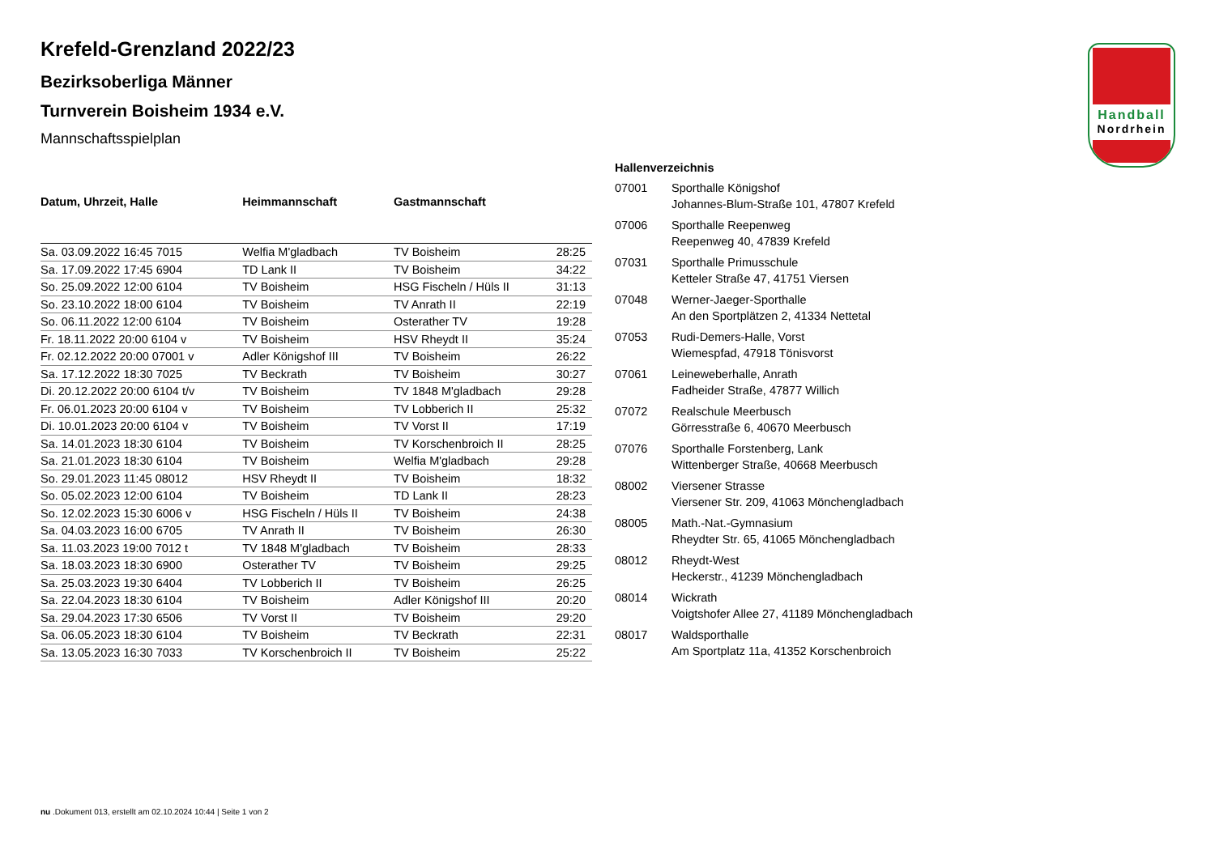Handball
Nordrhein
Krefeld-Grenzland 2022/23
Bezirksoberliga Männer
Turnverein Boisheim 1934 e.V.
Mannschaftsspielplan
| Datum, Uhrzeit, Halle | Heimmannschaft | Gastmannschaft | |
| --- | --- | --- | --- |
| Sa. 03.09.2022 16:45 7015 | Welfia M'gladbach | TV Boisheim | 28:25 |
| Sa. 17.09.2022 17:45 6904 | TD Lank II | TV Boisheim | 34:22 |
| So. 25.09.2022 12:00 6104 | TV Boisheim | HSG Fischeln / Hüls II | 31:13 |
| So. 23.10.2022 18:00 6104 | TV Boisheim | TV Anrath II | 22:19 |
| So. 06.11.2022 12:00 6104 | TV Boisheim | Osterather TV | 19:28 |
| Fr. 18.11.2022 20:00 6104 v | TV Boisheim | HSV Rheydt II | 35:24 |
| Fr. 02.12.2022 20:00 07001 v | Adler Königshof III | TV Boisheim | 26:22 |
| Sa. 17.12.2022 18:30 7025 | TV Beckrath | TV Boisheim | 30:27 |
| Di. 20.12.2022 20:00 6104 t/v | TV Boisheim | TV 1848 M'gladbach | 29:28 |
| Fr. 06.01.2023 20:00 6104 v | TV Boisheim | TV Lobberich II | 25:32 |
| Di. 10.01.2023 20:00 6104 v | TV Boisheim | TV Vorst II | 17:19 |
| Sa. 14.01.2023 18:30 6104 | TV Boisheim | TV Korschenbroich II | 28:25 |
| Sa. 21.01.2023 18:30 6104 | TV Boisheim | Welfia M'gladbach | 29:28 |
| So. 29.01.2023 11:45 08012 | HSV Rheydt II | TV Boisheim | 18:32 |
| So. 05.02.2023 12:00 6104 | TV Boisheim | TD Lank II | 28:23 |
| So. 12.02.2023 15:30 6006 v | HSG Fischeln / Hüls II | TV Boisheim | 24:38 |
| Sa. 04.03.2023 16:00 6705 | TV Anrath II | TV Boisheim | 26:30 |
| Sa. 11.03.2023 19:00 7012 t | TV 1848 M'gladbach | TV Boisheim | 28:33 |
| Sa. 18.03.2023 18:30 6900 | Osterather TV | TV Boisheim | 29:25 |
| Sa. 25.03.2023 19:30 6404 | TV Lobberich II | TV Boisheim | 26:25 |
| Sa. 22.04.2023 18:30 6104 | TV Boisheim | Adler Königshof III | 20:20 |
| Sa. 29.04.2023 17:30 6506 | TV Vorst II | TV Boisheim | 29:20 |
| Sa. 06.05.2023 18:30 6104 | TV Boisheim | TV Beckrath | 22:31 |
| Sa. 13.05.2023 16:30 7033 | TV Korschenbroich II | TV Boisheim | 25:22 |
| Hallenverzeichnis | |
| --- | --- |
| 07001 | Sporthalle Königshof Johannes-Blum-Straße 101, 47807 Krefeld |
| 07006 | Sporthalle Reepenweg Reepenweg 40, 47839 Krefeld |
| 07031 | Sporthalle Primusschule Ketteler Straße 47, 41751 Viersen |
| 07048 | Werner-Jaeger-Sporthalle An den Sportplätzen 2, 41334 Nettetal |
| 07053 | Rudi-Demers-Halle, Vorst Wiemespfad, 47918 Tönisvorst |
| 07061 | Leineweberhalle, Anrath Fadheider Straße, 47877 Willich |
| 07072 | Realschule Meerbusch Görresstraße 6, 40670 Meerbusch |
| 07076 | Sporthalle Forstenberg, Lank Wittenberger Straße, 40668 Meerbusch |
| 08002 | Viersener Strasse Viersener Str. 209, 41063 Mönchengladbach |
| 08005 | Math.-Nat.-Gymnasium Rheydter Str. 65, 41065 Mönchengladbach |
| 08012 | Rheydt-West Heckerstr., 41239 Mönchengladbach |
| 08014 | Wickrath Voigtshofer Allee 27, 41189 Mönchengladbach |
| 08017 | Waldsporthalle Am Sportplatz 11a, 41352 Korschenbroich |
nu .Dokument 013, erstellt am 02.10.2024 10:44 | Seite 1 von 2